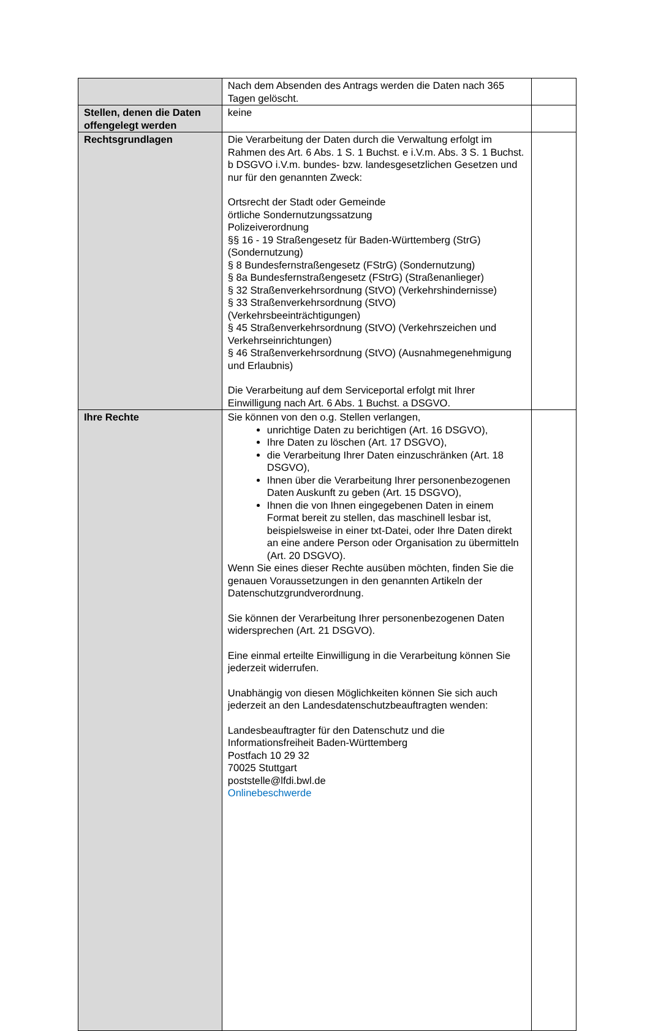| | Nach dem Absenden des Antrags werden die Daten nach 365 Tagen gelöscht. | |
| Stellen, denen die Daten offengelegt werden | keine | |
| Rechtsgrundlagen | Die Verarbeitung der Daten durch die Verwaltung erfolgt im Rahmen des Art. 6 Abs. 1 S. 1 Buchst. e i.V.m. Abs. 3 S. 1 Buchst. b DSGVO i.V.m. bundes- bzw. landesgesetzlichen Gesetzen und nur für den genannten Zweck: Ortsrecht der Stadt oder Gemeinde örtliche Sondernutzungssatzung Polizeiverordnung §§ 16 - 19 Straßengesetz für Baden-Württemberg (StrG) (Sondernutzung) § 8 Bundesfernstraßengesetz (FStrG) (Sondernutzung) § 8a Bundesfernstraßengesetz (FStrG) (Straßenanlieger) § 32 Straßenverkehrsordnung (StVO) (Verkehrshindernisse) § 33 Straßenverkehrsordnung (StVO) (Verkehrsbeeinträchtigungen) § 45 Straßenverkehrsordnung (StVO) (Verkehrszeichen und Verkehrseinrichtungen) § 46 Straßenverkehrsordnung (StVO) (Ausnahmegenehmigung und Erlaubnis) Die Verarbeitung auf dem Serviceportal erfolgt mit Ihrer Einwilligung nach Art. 6 Abs. 1 Buchst. a DSGVO. | |
| Ihre Rechte | Sie können von den o.g. Stellen verlangen, unrichtige Daten zu berichtigen (Art. 16 DSGVO), Ihre Daten zu löschen (Art. 17 DSGVO), die Verarbeitung Ihrer Daten einzuschränken (Art. 18 DSGVO), Ihnen über die Verarbeitung Ihrer personenbezogenen Daten Auskunft zu geben (Art. 15 DSGVO), Ihnen die von Ihnen eingegebenen Daten in einem Format bereit zu stellen, das maschinell lesbar ist, beispielsweise in einer txt-Datei, oder Ihre Daten direkt an eine andere Person oder Organisation zu übermitteln (Art. 20 DSGVO). Wenn Sie eines dieser Rechte ausüben möchten, finden Sie die genauen Voraussetzungen in den genannten Artikeln der Datenschutzgrundverordnung. Sie können der Verarbeitung Ihrer personenbezogenen Daten widersprechen (Art. 21 DSGVO). Eine einmal erteilte Einwilligung in die Verarbeitung können Sie jederzeit widerrufen. Unabhängig von diesen Möglichkeiten können Sie sich auch jederzeit an den Landesdatenschutzbeauftragten wenden: Landesbeauftragter für den Datenschutz und die Informationsfreiheit Baden-Württemberg Postfach 10 29 32 70025 Stuttgart poststelle@lfdi.bwl.de Onlinebeschwerde | |